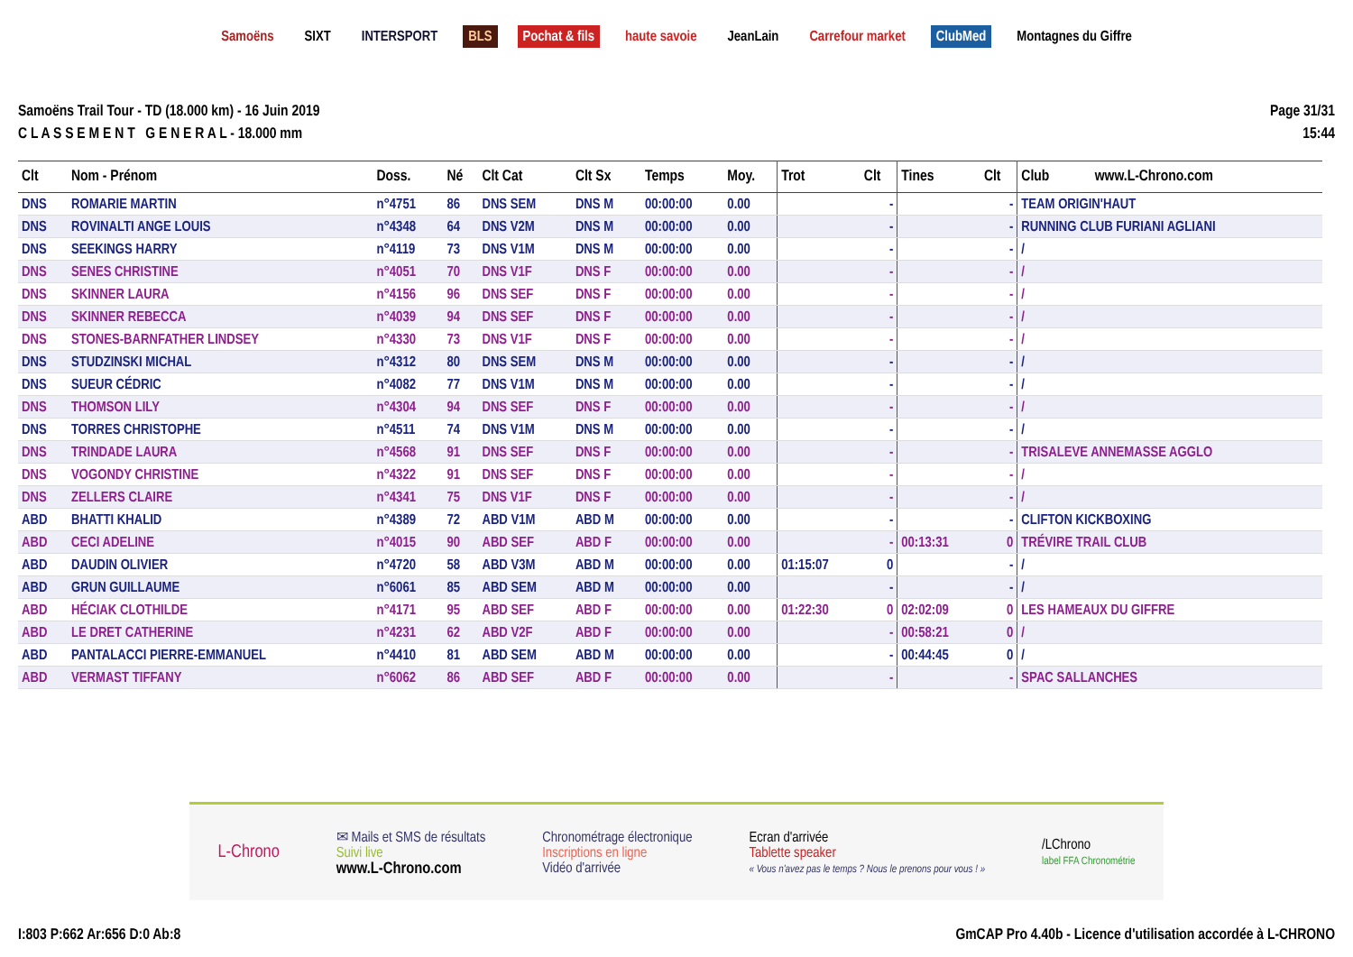Samoëns SIXT INTERSPORT BLS Pochat & fils haute savoie JeanLain Carrefour market ClubMed Montagnes du Giffre
Samoëns Trail Tour - TD (18.000 km) - 16 Juin 2019
C L A S S E M E N T G E N E R A L - 18.000 mm
Page 31/31
15:44
| Clt | Nom - Prénom | Doss. | Né | Clt Cat | Clt Sx | Temps | Moy. | Trot | Clt | Tines | Clt | Club www.L-Chrono.com |
| --- | --- | --- | --- | --- | --- | --- | --- | --- | --- | --- | --- | --- |
| DNS | ROMARIE MARTIN | n°4751 | 86 | DNS SEM | DNS M | 00:00:00 | 0.00 | | - | | - | TEAM ORIGIN'HAUT |
| DNS | ROVINALTI ANGE LOUIS | n°4348 | 64 | DNS V2M | DNS M | 00:00:00 | 0.00 | | - | | - | RUNNING CLUB FURIANI AGLIANI |
| DNS | SEEKINGS HARRY | n°4119 | 73 | DNS V1M | DNS M | 00:00:00 | 0.00 | | - | | - | / |
| DNS | SENES CHRISTINE | n°4051 | 70 | DNS V1F | DNS F | 00:00:00 | 0.00 | | - | | - | / |
| DNS | SKINNER LAURA | n°4156 | 96 | DNS SEF | DNS F | 00:00:00 | 0.00 | | - | | - | / |
| DNS | SKINNER REBECCA | n°4039 | 94 | DNS SEF | DNS F | 00:00:00 | 0.00 | | - | | - | / |
| DNS | STONES-BARNFATHER LINDSEY | n°4330 | 73 | DNS V1F | DNS F | 00:00:00 | 0.00 | | - | | - | / |
| DNS | STUDZINSKI MICHAL | n°4312 | 80 | DNS SEM | DNS M | 00:00:00 | 0.00 | | - | | - | / |
| DNS | SUEUR CÉDRIC | n°4082 | 77 | DNS V1M | DNS M | 00:00:00 | 0.00 | | - | | - | / |
| DNS | THOMSON LILY | n°4304 | 94 | DNS SEF | DNS F | 00:00:00 | 0.00 | | - | | - | / |
| DNS | TORRES CHRISTOPHE | n°4511 | 74 | DNS V1M | DNS M | 00:00:00 | 0.00 | | - | | - | / |
| DNS | TRINDADE LAURA | n°4568 | 91 | DNS SEF | DNS F | 00:00:00 | 0.00 | | - | | - | TRISALEVE ANNEMASSE AGGLO |
| DNS | VOGONDY CHRISTINE | n°4322 | 91 | DNS SEF | DNS F | 00:00:00 | 0.00 | | - | | - | / |
| DNS | ZELLERS CLAIRE | n°4341 | 75 | DNS V1F | DNS F | 00:00:00 | 0.00 | | - | | - | / |
| ABD | BHATTI KHALID | n°4389 | 72 | ABD V1M | ABD M | 00:00:00 | 0.00 | | - | | - | CLIFTON KICKBOXING |
| ABD | CECI ADELINE | n°4015 | 90 | ABD SEF | ABD F | 00:00:00 | 0.00 | | - | 00:13:31 | 0 | TRÉVIRE TRAIL CLUB |
| ABD | DAUDIN OLIVIER | n°4720 | 58 | ABD V3M | ABD M | 00:00:00 | 0.00 | 01:15:07 | 0 | | - | / |
| ABD | GRUN GUILLAUME | n°6061 | 85 | ABD SEM | ABD M | 00:00:00 | 0.00 | | - | | - | / |
| ABD | HÉCIAK CLOTHILDE | n°4171 | 95 | ABD SEF | ABD F | 00:00:00 | 0.00 | 01:22:30 | 0 | 02:02:09 | 0 | LES HAMEAUX DU GIFFRE |
| ABD | LE DRET CATHERINE | n°4231 | 62 | ABD V2F | ABD F | 00:00:00 | 0.00 | | - | 00:58:21 | 0 | / |
| ABD | PANTALACCI PIERRE-EMMANUEL | n°4410 | 81 | ABD SEM | ABD M | 00:00:00 | 0.00 | | - | 00:44:45 | 0 | / |
| ABD | VERMAST TIFFANY | n°6062 | 86 | ABD SEF | ABD F | 00:00:00 | 0.00 | | - | | - | SPAC SALLANCHES |
L-Chrono
✉ Mails et SMS de résultats
Suivi live
www.L-Chrono.com
Chronométrage électronique
Inscriptions en ligne
Vidéo d'arrivée
Ecran d'arrivée
Tablette speaker
« Vous n'avez pas le temps ? Nous le prenons pour vous ! »
/LChrono
label FFA Chronométrie
I:803 P:662 Ar:656 D:0 Ab:8 GmCAP Pro 4.40b - Licence d'utilisation accordée à L-CHRONO